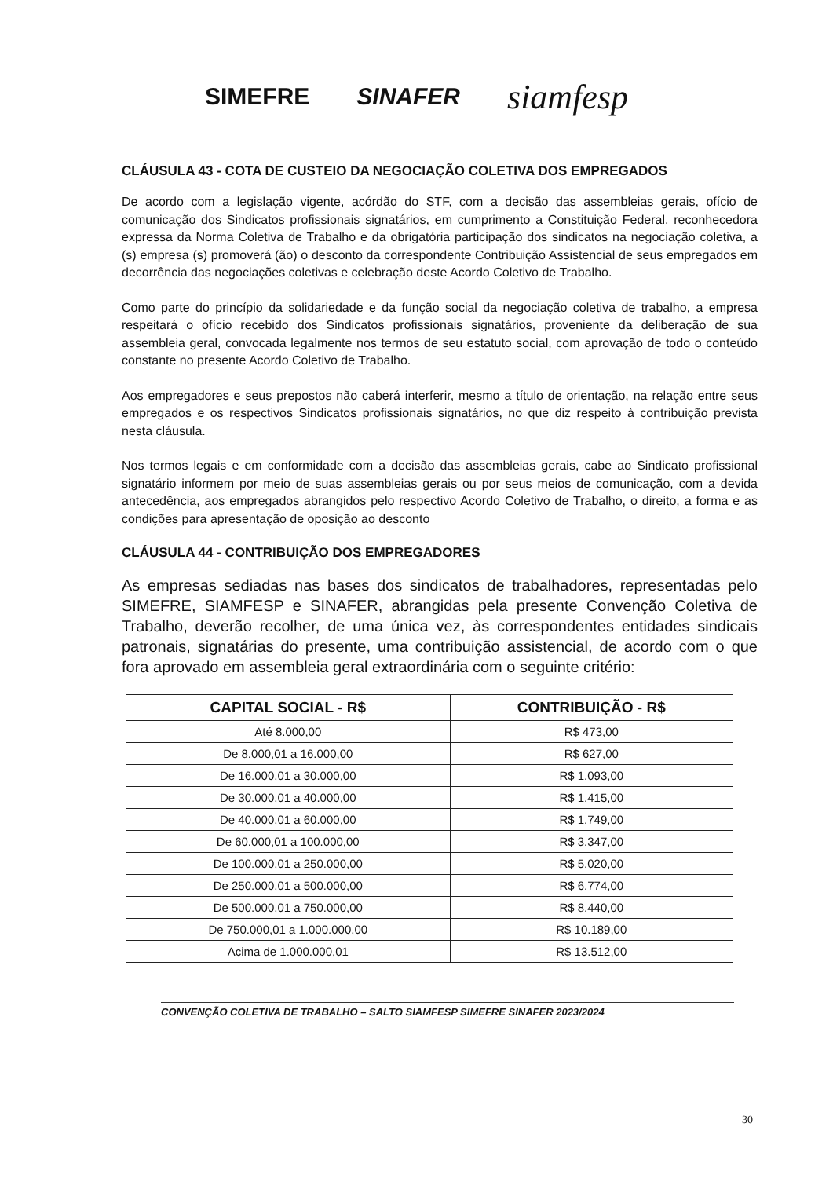SIMEFRE SINAFER siamfesp
CLÁUSULA 43 - COTA DE CUSTEIO DA NEGOCIAÇÃO COLETIVA DOS EMPREGADOS
De acordo com a legislação vigente, acórdão do STF, com a decisão das assembleias gerais, ofício de comunicação dos Sindicatos profissionais signatários, em cumprimento a Constituição Federal, reconhecedora expressa da Norma Coletiva de Trabalho e da obrigatória participação dos sindicatos na negociação coletiva, a (s) empresa (s) promoverá (ão) o desconto da correspondente Contribuição Assistencial de seus empregados em decorrência das negociações coletivas e celebração deste Acordo Coletivo de Trabalho.
Como parte do princípio da solidariedade e da função social da negociação coletiva de trabalho, a empresa respeitará o ofício recebido dos Sindicatos profissionais signatários, proveniente da deliberação de sua assembleia geral, convocada legalmente nos termos de seu estatuto social, com aprovação de todo o conteúdo constante no presente Acordo Coletivo de Trabalho.
Aos empregadores e seus prepostos não caberá interferir, mesmo a título de orientação, na relação entre seus empregados e os respectivos Sindicatos profissionais signatários, no que diz respeito à contribuição prevista nesta cláusula.
Nos termos legais e em conformidade com a decisão das assembleias gerais, cabe ao Sindicato profissional signatário informem por meio de suas assembleias gerais ou por seus meios de comunicação, com a devida antecedência, aos empregados abrangidos pelo respectivo Acordo Coletivo de Trabalho, o direito, a forma e as condições para apresentação de oposição ao desconto
CLÁUSULA 44 - CONTRIBUIÇÃO DOS EMPREGADORES
As empresas sediadas nas bases dos sindicatos de trabalhadores, representadas pelo SIMEFRE, SIAMFESP e SINAFER, abrangidas pela presente Convenção Coletiva de Trabalho, deverão recolher, de uma única vez, às correspondentes entidades sindicais patronais, signatárias do presente, uma contribuição assistencial, de acordo com o que fora aprovado em assembleia geral extraordinária com o seguinte critério:
| CAPITAL SOCIAL - R$ | CONTRIBUIÇÃO - R$ |
| --- | --- |
| Até 8.000,00 | R$ 473,00 |
| De 8.000,01 a 16.000,00 | R$ 627,00 |
| De 16.000,01 a 30.000,00 | R$ 1.093,00 |
| De 30.000,01 a 40.000,00 | R$ 1.415,00 |
| De 40.000,01 a 60.000,00 | R$ 1.749,00 |
| De 60.000,01 a 100.000,00 | R$ 3.347,00 |
| De 100.000,01 a 250.000,00 | R$ 5.020,00 |
| De 250.000,01 a 500.000,00 | R$ 6.774,00 |
| De 500.000,01 a 750.000,00 | R$ 8.440,00 |
| De 750.000,01 a 1.000.000,00 | R$ 10.189,00 |
| Acima de 1.000.000,01 | R$ 13.512,00 |
CONVENÇÃO COLETIVA DE TRABALHO – SALTO SIAMFESP SIMEFRE SINAFER 2023/2024
30